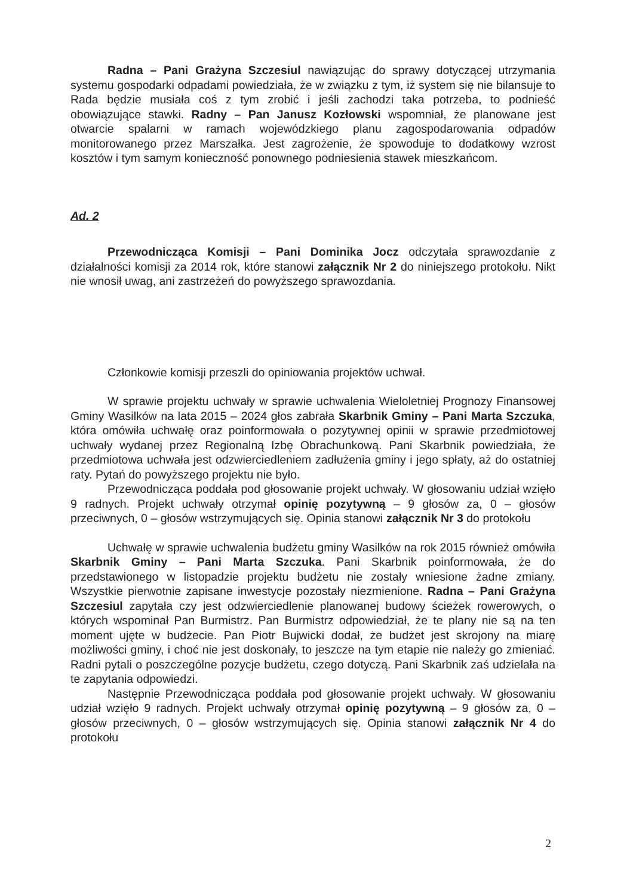Radna – Pani Grażyna Szczesiul nawiązując do sprawy dotyczącej utrzymania systemu gospodarki odpadami powiedziała, że w związku z tym, iż system się nie bilansuje to Rada będzie musiała coś z tym zrobić i jeśli zachodzi taka potrzeba, to podnieść obowiązujące stawki. Radny – Pan Janusz Kozłowski wspomniał, że planowane jest otwarcie spalarni w ramach wojewódzkiego planu zagospodarowania odpadów monitorowanego przez Marszałka. Jest zagrożenie, że spowoduje to dodatkowy wzrost kosztów i tym samym konieczność ponownego podniesienia stawek mieszkańcom.
Ad. 2
Przewodnicząca Komisji – Pani Dominika Jocz odczytała sprawozdanie z działalności komisji za 2014 rok, które stanowi załącznik Nr 2 do niniejszego protokołu. Nikt nie wnosił uwag, ani zastrzeżeń do powyższego sprawozdania.
Członkowie komisji przeszli do opiniowania projektów uchwał.
W sprawie projektu uchwały w sprawie uchwalenia Wieloletniej Prognozy Finansowej Gminy Wasilków na lata 2015 – 2024 głos zabrała Skarbnik Gminy – Pani Marta Szczuka, która omówiła uchwałę oraz poinformowała o pozytywnej opinii w sprawie przedmiotowej uchwały wydanej przez Regionalną Izbę Obrachunkową. Pani Skarbnik powiedziała, że przedmiotowa uchwała jest odzwierciedleniem zadłużenia gminy i jego spłaty, aż do ostatniej raty. Pytań do powyższego projektu nie było.
Przewodnicząca poddała pod głosowanie projekt uchwały. W głosowaniu udział wzięło 9 radnych. Projekt uchwały otrzymał opinię pozytywną – 9 głosów za, 0 – głosów przeciwnych, 0 – głosów wstrzymujących się. Opinia stanowi załącznik Nr 3 do protokołu
Uchwałę w sprawie uchwalenia budżetu gminy Wasilków na rok 2015 również omówiła Skarbnik Gminy – Pani Marta Szczuka. Pani Skarbnik poinformowała, że do przedstawionego w listopadzie projektu budżetu nie zostały wniesione żadne zmiany. Wszystkie pierwotnie zapisane inwestycje pozostały niezmienione. Radna – Pani Grażyna Szczesiul zapytała czy jest odzwierciedlenie planowanej budowy ścieżek rowerowych, o których wspominał Pan Burmistrz. Pan Burmistrz odpowiedział, że te plany nie są na ten moment ujęte w budżecie. Pan Piotr Bujwicki dodał, że budżet jest skrojony na miarę możliwości gminy, i choć nie jest doskonały, to jeszcze na tym etapie nie należy go zmieniać. Radni pytali o poszczególne pozycje budżetu, czego dotyczą. Pani Skarbnik zaś udzielała na te zapytania odpowiedzi.
Następnie Przewodnicząca poddała pod głosowanie projekt uchwały. W głosowaniu udział wzięło 9 radnych. Projekt uchwały otrzymał opinię pozytywną – 9 głosów za, 0 – głosów przeciwnych, 0 – głosów wstrzymujących się. Opinia stanowi załącznik Nr 4 do protokołu
2